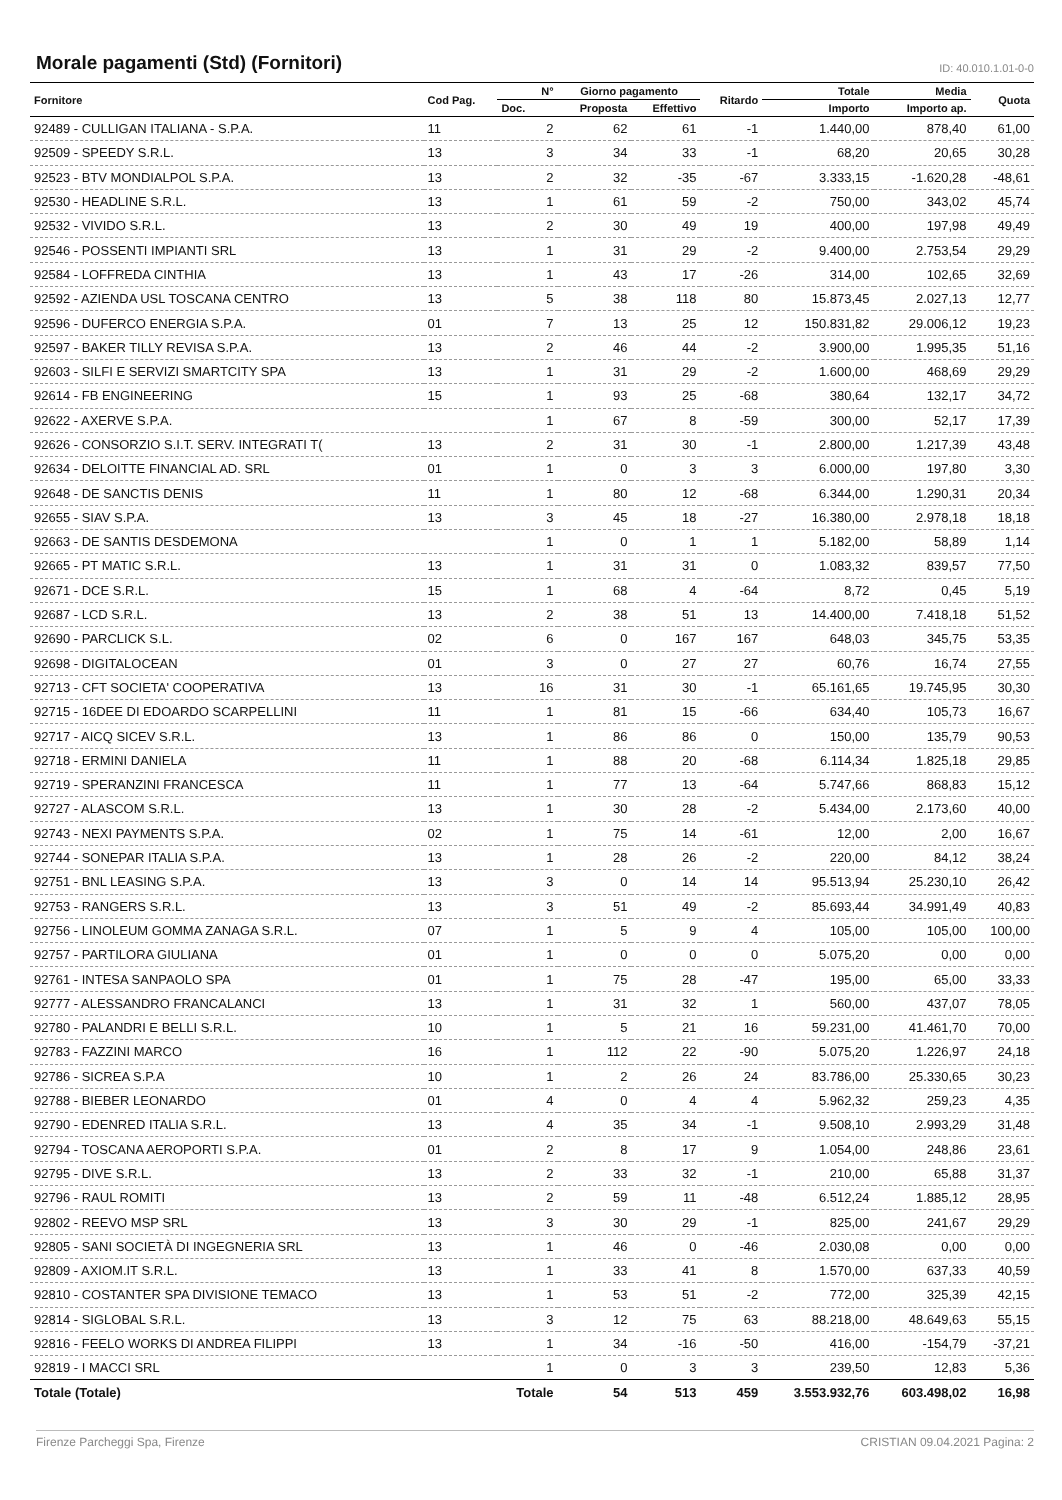Morale pagamenti (Std) (Fornitori)
ID: 40.010.1.01-0-0
| Fornitore | Cod Pag. | N° | Giorno pagamento | | Ritardo | Totale | Media | Quota |
| --- | --- | --- | --- | --- | --- | --- | --- | --- |
| | | Doc. | Proposta | Effettivo | | Importo | Importo ap. | |
| 92489 - CULLIGAN ITALIANA - S.P.A. | 11 | 2 | 62 | 61 | -1 | 1.440,00 | 878,40 | 61,00 |
| 92509 - SPEEDY S.R.L. | 13 | 3 | 34 | 33 | -1 | 68,20 | 20,65 | 30,28 |
| 92523 - BTV MONDIALPOL S.P.A. | 13 | 2 | 32 | -35 | -67 | 3.333,15 | -1.620,28 | -48,61 |
| 92530 - HEADLINE S.R.L. | 13 | 1 | 61 | 59 | -2 | 750,00 | 343,02 | 45,74 |
| 92532 - VIVIDO S.R.L. | 13 | 2 | 30 | 49 | 19 | 400,00 | 197,98 | 49,49 |
| 92546 - POSSENTI IMPIANTI SRL | 13 | 1 | 31 | 29 | -2 | 9.400,00 | 2.753,54 | 29,29 |
| 92584 - LOFFREDA CINTHIA | 13 | 1 | 43 | 17 | -26 | 314,00 | 102,65 | 32,69 |
| 92592 - AZIENDA USL TOSCANA CENTRO | 13 | 5 | 38 | 118 | 80 | 15.873,45 | 2.027,13 | 12,77 |
| 92596 - DUFERCO ENERGIA S.P.A. | 01 | 7 | 13 | 25 | 12 | 150.831,82 | 29.006,12 | 19,23 |
| 92597 - BAKER TILLY REVISA S.P.A. | 13 | 2 | 46 | 44 | -2 | 3.900,00 | 1.995,35 | 51,16 |
| 92603 - SILFI E SERVIZI SMARTCITY SPA | 13 | 1 | 31 | 29 | -2 | 1.600,00 | 468,69 | 29,29 |
| 92614 - FB ENGINEERING | 15 | 1 | 93 | 25 | -68 | 380,64 | 132,17 | 34,72 |
| 92622 - AXERVE S.P.A. | | 1 | 67 | 8 | -59 | 300,00 | 52,17 | 17,39 |
| 92626 - CONSORZIO S.I.T. SERV. INTEGRATI T( | 13 | 2 | 31 | 30 | -1 | 2.800,00 | 1.217,39 | 43,48 |
| 92634 - DELOITTE FINANCIAL AD. SRL | 01 | 1 | 0 | 3 | 3 | 6.000,00 | 197,80 | 3,30 |
| 92648 - DE SANCTIS DENIS | 11 | 1 | 80 | 12 | -68 | 6.344,00 | 1.290,31 | 20,34 |
| 92655 - SIAV S.P.A. | 13 | 3 | 45 | 18 | -27 | 16.380,00 | 2.978,18 | 18,18 |
| 92663 - DE SANTIS DESDEMONA | | 1 | 0 | 1 | 1 | 5.182,00 | 58,89 | 1,14 |
| 92665 - PT MATIC S.R.L. | 13 | 1 | 31 | 31 | 0 | 1.083,32 | 839,57 | 77,50 |
| 92671 - DCE S.R.L. | 15 | 1 | 68 | 4 | -64 | 8,72 | 0,45 | 5,19 |
| 92687 - LCD S.R.L. | 13 | 2 | 38 | 51 | 13 | 14.400,00 | 7.418,18 | 51,52 |
| 92690 - PARCLICK S.L. | 02 | 6 | 0 | 167 | 167 | 648,03 | 345,75 | 53,35 |
| 92698 - DIGITALOCEAN | 01 | 3 | 0 | 27 | 27 | 60,76 | 16,74 | 27,55 |
| 92713 - CFT SOCIETA' COOPERATIVA | 13 | 16 | 31 | 30 | -1 | 65.161,65 | 19.745,95 | 30,30 |
| 92715 - 16DEE DI EDOARDO SCARPELLINI | 11 | 1 | 81 | 15 | -66 | 634,40 | 105,73 | 16,67 |
| 92717 - AICQ SICEV S.R.L. | 13 | 1 | 86 | 86 | 0 | 150,00 | 135,79 | 90,53 |
| 92718 - ERMINI DANIELA | 11 | 1 | 88 | 20 | -68 | 6.114,34 | 1.825,18 | 29,85 |
| 92719 - SPERANZINI FRANCESCA | 11 | 1 | 77 | 13 | -64 | 5.747,66 | 868,83 | 15,12 |
| 92727 - ALASCOM S.R.L. | 13 | 1 | 30 | 28 | -2 | 5.434,00 | 2.173,60 | 40,00 |
| 92743 - NEXI PAYMENTS S.P.A. | 02 | 1 | 75 | 14 | -61 | 12,00 | 2,00 | 16,67 |
| 92744 - SONEPAR ITALIA S.P.A. | 13 | 1 | 28 | 26 | -2 | 220,00 | 84,12 | 38,24 |
| 92751 - BNL LEASING S.P.A. | 13 | 3 | 0 | 14 | 14 | 95.513,94 | 25.230,10 | 26,42 |
| 92753 - RANGERS S.R.L. | 13 | 3 | 51 | 49 | -2 | 85.693,44 | 34.991,49 | 40,83 |
| 92756 - LINOLEUM GOMMA ZANAGA S.R.L. | 07 | 1 | 5 | 9 | 4 | 105,00 | 105,00 | 100,00 |
| 92757 - PARTILORA GIULIANA | 01 | 1 | 0 | 0 | 0 | 5.075,20 | 0,00 | 0,00 |
| 92761 - INTESA SANPAOLO SPA | 01 | 1 | 75 | 28 | -47 | 195,00 | 65,00 | 33,33 |
| 92777 - ALESSANDRO FRANCALANCI | 13 | 1 | 31 | 32 | 1 | 560,00 | 437,07 | 78,05 |
| 92780 - PALANDRI E BELLI S.R.L. | 10 | 1 | 5 | 21 | 16 | 59.231,00 | 41.461,70 | 70,00 |
| 92783 - FAZZINI MARCO | 16 | 1 | 112 | 22 | -90 | 5.075,20 | 1.226,97 | 24,18 |
| 92786 - SICREA S.P.A | 10 | 1 | 2 | 26 | 24 | 83.786,00 | 25.330,65 | 30,23 |
| 92788 - BIEBER LEONARDO | 01 | 4 | 0 | 4 | 4 | 5.962,32 | 259,23 | 4,35 |
| 92790 - EDENRED ITALIA S.R.L. | 13 | 4 | 35 | 34 | -1 | 9.508,10 | 2.993,29 | 31,48 |
| 92794 - TOSCANA AEROPORTI S.P.A. | 01 | 2 | 8 | 17 | 9 | 1.054,00 | 248,86 | 23,61 |
| 92795 - DIVE S.R.L. | 13 | 2 | 33 | 32 | -1 | 210,00 | 65,88 | 31,37 |
| 92796 - RAUL ROMITI | 13 | 2 | 59 | 11 | -48 | 6.512,24 | 1.885,12 | 28,95 |
| 92802 - REEVO MSP SRL | 13 | 3 | 30 | 29 | -1 | 825,00 | 241,67 | 29,29 |
| 92805 - SANI SOCIETÀ DI INGEGNERIA SRL | 13 | 1 | 46 | 0 | -46 | 2.030,08 | 0,00 | 0,00 |
| 92809 - AXIOM.IT S.R.L. | 13 | 1 | 33 | 41 | 8 | 1.570,00 | 637,33 | 40,59 |
| 92810 - COSTANTER SPA DIVISIONE TEMACO | 13 | 1 | 53 | 51 | -2 | 772,00 | 325,39 | 42,15 |
| 92814 - SIGLOBAL S.R.L. | 13 | 3 | 12 | 75 | 63 | 88.218,00 | 48.649,63 | 55,15 |
| 92816 - FEELO WORKS DI ANDREA FILIPPI | 13 | 1 | 34 | -16 | -50 | 416,00 | -154,79 | -37,21 |
| 92819 - I MACCI SRL | | 1 | 0 | 3 | 3 | 239,50 | 12,83 | 5,36 |
| Totale (Totale) | | Totale | 54 | 513 | 459 | 3.553.932,76 | 603.498,02 | 16,98 |
Firenze Parcheggi Spa, Firenze CRISTIAN 09.04.2021 Pagina: 2